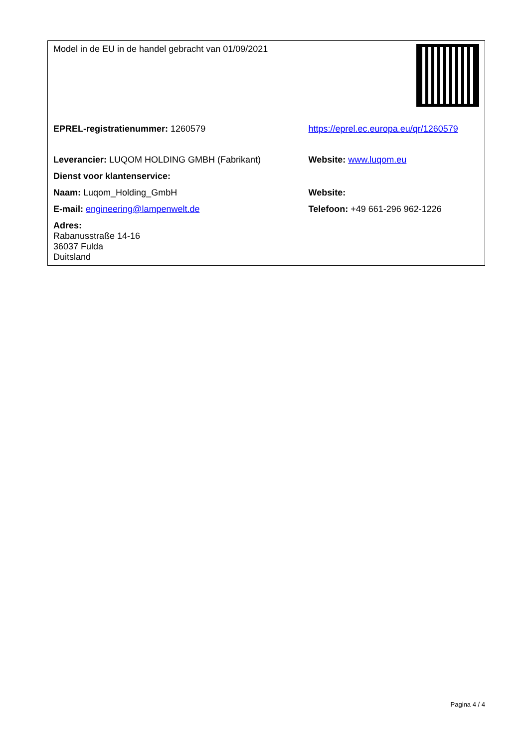| Model in de EU in de handel gebracht van 01/09/2021 | |
| EPREL-registratienummer: 1260579 | https://eprel.ec.europa.eu/qr/1260579 |
| Leverancier: LUQOM HOLDING GMBH (Fabrikant) | Website: www.luqom.eu |
| Dienst voor klantenservice: | |
| Naam: Luqom_Holding_GmbH | Website: |
| E-mail: engineering@lampenwelt.de | Telefoon: +49 661-296 962-1226 |
| Adres: Rabanusstraße 14-16 36037 Fulda Duitsland | |
Pagina 4 / 4